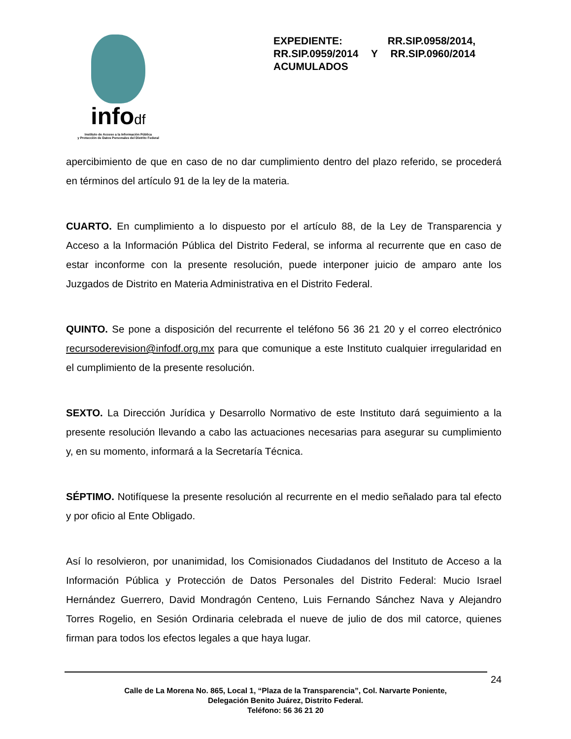infodf
Instituto de Acceso a la Información Pública
y Protección de Datos Personales del Distrito Federal
EXPEDIENTE: RR.SIP.0958/2014, RR.SIP.0959/2014 Y RR.SIP.0960/2014 ACUMULADOS
apercibimiento de que en caso de no dar cumplimiento dentro del plazo referido, se procederá en términos del artículo 91 de la ley de la materia.
CUARTO. En cumplimiento a lo dispuesto por el artículo 88, de la Ley de Transparencia y Acceso a la Información Pública del Distrito Federal, se informa al recurrente que en caso de estar inconforme con la presente resolución, puede interponer juicio de amparo ante los Juzgados de Distrito en Materia Administrativa en el Distrito Federal.
QUINTO. Se pone a disposición del recurrente el teléfono 56 36 21 20 y el correo electrónico recursoderevision@infodf.org.mx para que comunique a este Instituto cualquier irregularidad en el cumplimiento de la presente resolución.
SEXTO. La Dirección Jurídica y Desarrollo Normativo de este Instituto dará seguimiento a la presente resolución llevando a cabo las actuaciones necesarias para asegurar su cumplimiento y, en su momento, informará a la Secretaría Técnica.
SÉPTIMO. Notifíquese la presente resolución al recurrente en el medio señalado para tal efecto y por oficio al Ente Obligado.
Así lo resolvieron, por unanimidad, los Comisionados Ciudadanos del Instituto de Acceso a la Información Pública y Protección de Datos Personales del Distrito Federal: Mucio Israel Hernández Guerrero, David Mondragón Centeno, Luis Fernando Sánchez Nava y Alejandro Torres Rogelio, en Sesión Ordinaria celebrada el nueve de julio de dos mil catorce, quienes firman para todos los efectos legales a que haya lugar.
24
Calle de La Morena No. 865, Local 1, “Plaza de la Transparencia”, Col. Narvarte Poniente,
Delegación Benito Juárez, Distrito Federal.
Teléfono: 56 36 21 20